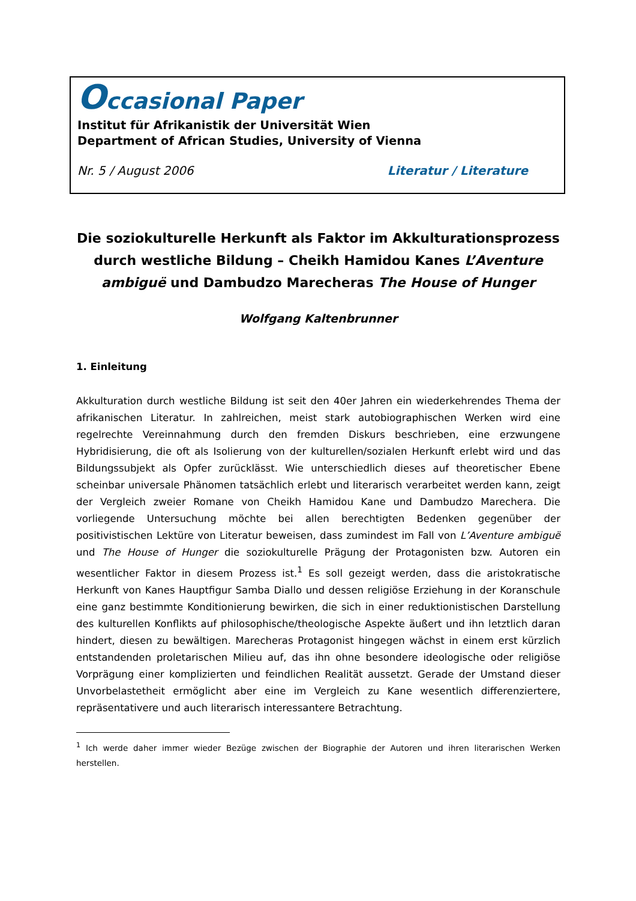Occasional Paper
Institut für Afrikanistik der Universität Wien
Department of African Studies, University of Vienna
Nr. 5 / August 2006 Literatur / Literature
Die soziokulturelle Herkunft als Faktor im Akkulturationsprozess durch westliche Bildung – Cheikh Hamidou Kanes L’Aventure ambiguë und Dambudzo Marecheras The House of Hunger
Wolfgang Kaltenbrunner
1. Einleitung
Akkulturation durch westliche Bildung ist seit den 40er Jahren ein wiederkehrendes Thema der afrikanischen Literatur. In zahlreichen, meist stark autobiographischen Werken wird eine regelrechte Vereinnahmung durch den fremden Diskurs beschrieben, eine erzwungene Hybridisierung, die oft als Isolierung von der kulturellen/sozialen Herkunft erlebt wird und das Bildungssubjekt als Opfer zurücklässt. Wie unterschiedlich dieses auf theoretischer Ebene scheinbar universale Phänomen tatsächlich erlebt und literarisch verarbeitet werden kann, zeigt der Vergleich zweier Romane von Cheikh Hamidou Kane und Dambudzo Marechera. Die vorliegende Untersuchung möchte bei allen berechtigten Bedenken gegenüber der positivistischen Lektüre von Literatur beweisen, dass zumindest im Fall von L’Aventure ambiguë und The House of Hunger die soziokulturelle Prägung der Protagonisten bzw. Autoren ein wesentlicher Faktor in diesem Prozess ist.<sup>1</sup> Es soll gezeigt werden, dass die aristokratische Herkunft von Kanes Hauptfigur Samba Diallo und dessen religiöse Erziehung in der Koranschule eine ganz bestimmte Konditionierung bewirken, die sich in einer reduktionistischen Darstellung des kulturellen Konflikts auf philosophische/theologische Aspekte äußert und ihn letztlich daran hindert, diesen zu bewältigen. Marecheras Protagonist hingegen wächst in einem erst kürzlich entstandenden proletarischen Milieu auf, das ihn ohne besondere ideologische oder religiöse Vorprägung einer komplizierten und feindlichen Realität aussetzt. Gerade der Umstand dieser Unvorbelastetheit ermöglicht aber eine im Vergleich zu Kane wesentlich differenziertere, repräsentativere und auch literarisch interessantere Betrachtung.
<sup>1</sup> Ich werde daher immer wieder Bezüge zwischen der Biographie der Autoren und ihren literarischen Werken herstellen.